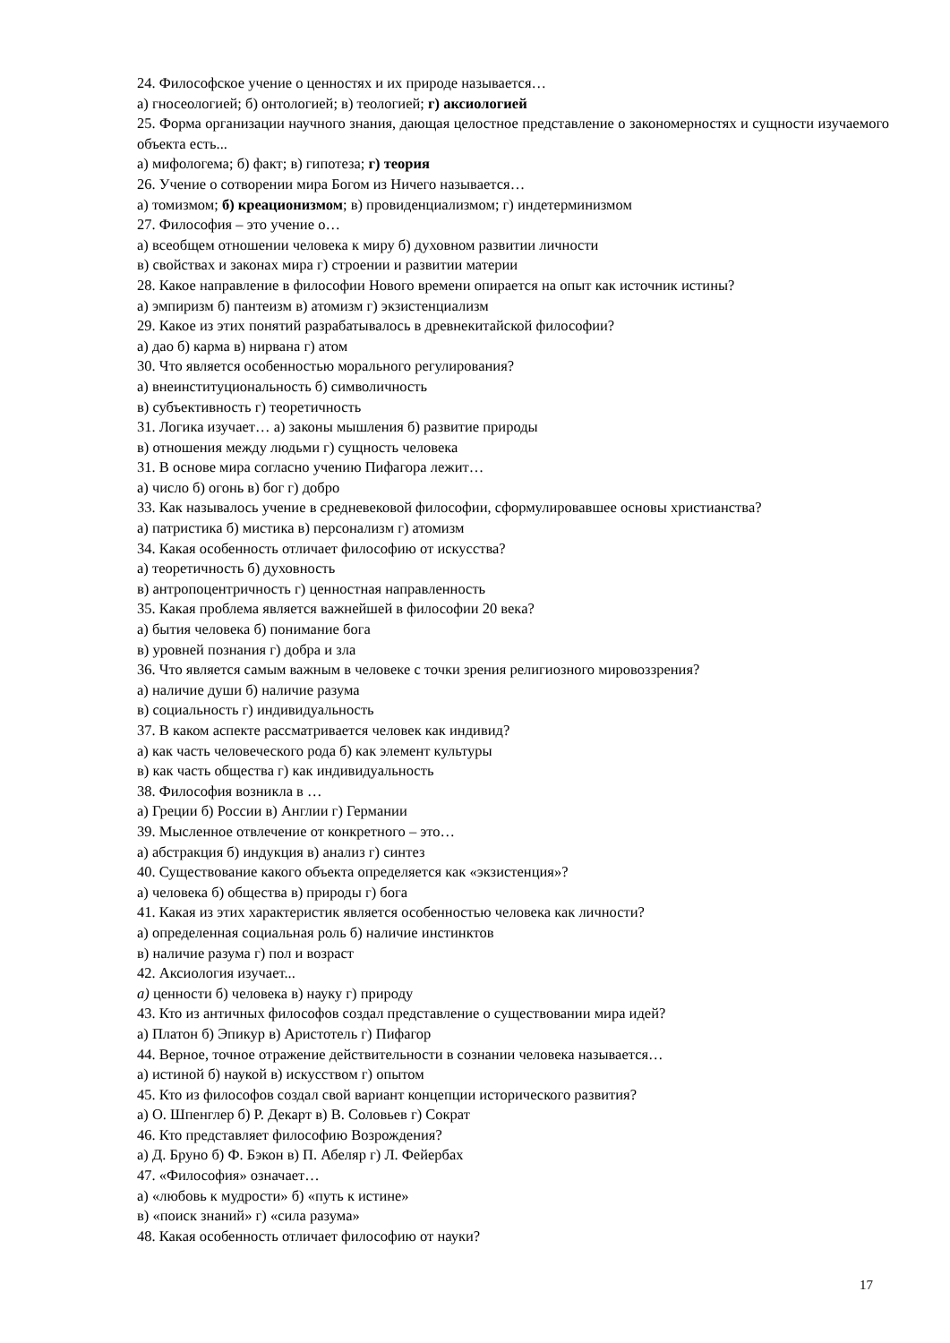24. Философское учение о ценностях и их природе называется…
а) гносеологией; б) онтологией; в) теологией; г) аксиологией
25. Форма организации научного знания, дающая целостное представление о закономерностях и сущности изучаемого объекта есть...
а) мифологема; б) факт; в) гипотеза; г) теория
26. Учение о сотворении мира Богом из Ничего называется…
а) томизмом; б) креационизмом; в) провиденциализмом; г) индетерминизмом
27. Философия – это учение о…
а) всеобщем отношении человека к миру б) духовном развитии личности
в) свойствах и законах мира г) строении и развитии материи
28. Какое направление в философии Нового времени опирается на опыт как источник истины?
а) эмпиризм б) пантеизм в) атомизм г) экзистенциализм
29. Какое из этих понятий разрабатывалось в древнекитайской философии?
а) дао б) карма в) нирвана г) атом
30. Что является особенностью морального регулирования?
а) внеинституциональность б) символичность
в) субъективность г) теоретичность
31. Логика изучает… а) законы мышления б) развитие природы
в) отношения между людьми г) сущность человека
31. В основе мира согласно учению Пифагора лежит…
а) число б) огонь в) бог г) добро
33. Как называлось учение в средневековой философии, сформулировавшее основы христианства?
а) патристика б) мистика в) персонализм г) атомизм
34. Какая особенность отличает философию от искусства?
а) теоретичность б) духовность
в) антропоцентричность г) ценностная направленность
35. Какая проблема является важнейшей в философии 20 века?
а) бытия человека б) понимание бога
в) уровней познания г) добра и зла
36. Что является самым важным в человеке с точки зрения религиозного мировоззрения?
а) наличие души б) наличие разума
в) социальность г) индивидуальность
37. В каком аспекте рассматривается человек как индивид?
а) как часть человеческого рода б) как элемент культуры
в) как часть общества г) как индивидуальность
38. Философия возникла в …
а) Греции б) России в) Англии г) Германии
39. Мысленное отвлечение от конкретного – это…
а) абстракция б) индукция в) анализ г) синтез
40. Существование какого объекта определяется как «экзистенция»?
а) человека б) общества в) природы г) бога
41. Какая из этих характеристик является особенностью человека как личности?
а) определенная социальная роль б) наличие инстинктов
в) наличие разума г) пол и возраст
42. Аксиология изучает...
а) ценности б) человека в) науку г) природу
43. Кто из античных философов создал представление о существовании мира идей?
а) Платон б) Эпикур в) Аристотель г) Пифагор
44. Верное, точное отражение действительности в сознании человека называется…
а) истиной б) наукой в) искусством г) опытом
45. Кто из философов создал свой вариант концепции исторического развития?
а) О. Шпенглер б) Р. Декарт в) В. Соловьев г) Сократ
46. Кто представляет философию Возрождения?
а) Д. Бруно б) Ф. Бэкон в) П. Абеляр г) Л. Фейербах
47. «Философия» означает…
а) «любовь к мудрости» б) «путь к истине»
в) «поиск знаний» г) «сила разума»
48. Какая особенность отличает философию от науки?
17